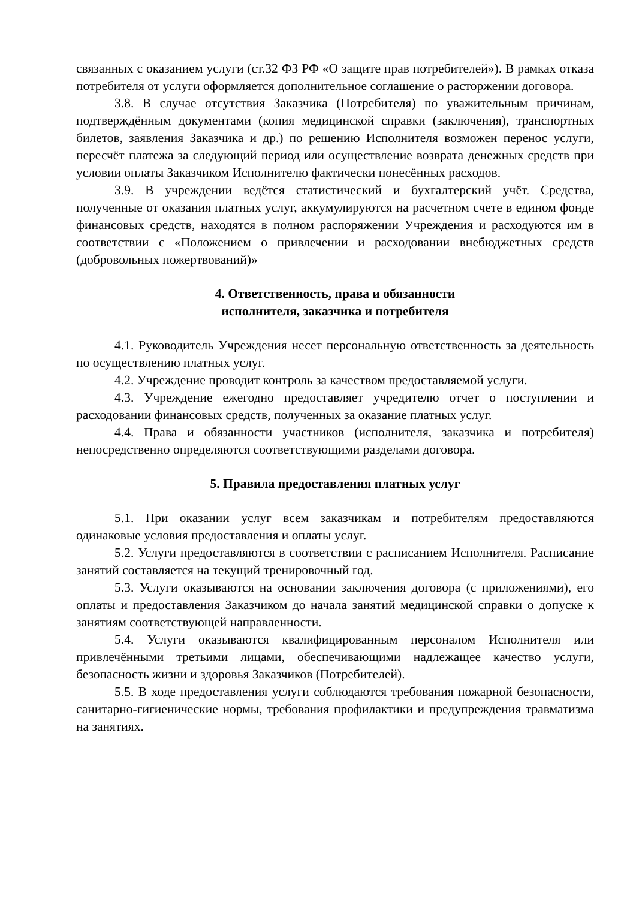связанных с оказанием услуги (ст.32 ФЗ РФ «О защите прав потребителей»). В рамках отказа потребителя от услуги оформляется дополнительное соглашение о расторжении договора.
3.8. В случае отсутствия Заказчика (Потребителя) по уважительным причинам, подтверждённым документами (копия медицинской справки (заключения), транспортных билетов, заявления Заказчика и др.) по решению Исполнителя возможен перенос услуги, пересчёт платежа за следующий период или осуществление возврата денежных средств при условии оплаты Заказчиком Исполнителю фактически понесённых расходов.
3.9. В учреждении ведётся статистический и бухгалтерский учёт. Средства, полученные от оказания платных услуг, аккумулируются на расчетном счете в едином фонде финансовых средств, находятся в полном распоряжении Учреждения и расходуются им в соответствии с «Положением о привлечении и расходовании внебюджетных средств (добровольных пожертвований)»
4. Ответственность, права и обязанности
исполнителя, заказчика и потребителя
4.1. Руководитель Учреждения несет персональную ответственность за деятельность по осуществлению платных услуг.
4.2. Учреждение проводит контроль за качеством предоставляемой услуги.
4.3. Учреждение ежегодно предоставляет учредителю отчет о поступлении и расходовании финансовых средств, полученных за оказание платных услуг.
4.4. Права и обязанности участников (исполнителя, заказчика и потребителя) непосредственно определяются соответствующими разделами договора.
5. Правила предоставления платных услуг
5.1. При оказании услуг всем заказчикам и потребителям предоставляются одинаковые условия предоставления и оплаты услуг.
5.2. Услуги предоставляются в соответствии с расписанием Исполнителя. Расписание занятий составляется на текущий тренировочный год.
5.3. Услуги оказываются на основании заключения договора (с приложениями), его оплаты и предоставления Заказчиком до начала занятий медицинской справки о допуске к занятиям соответствующей направленности.
5.4. Услуги оказываются квалифицированным персоналом Исполнителя или привлечёнными третьими лицами, обеспечивающими надлежащее качество услуги, безопасность жизни и здоровья Заказчиков (Потребителей).
5.5. В ходе предоставления услуги соблюдаются требования пожарной безопасности, санитарно-гигиенические нормы, требования профилактики и предупреждения травматизма на занятиях.